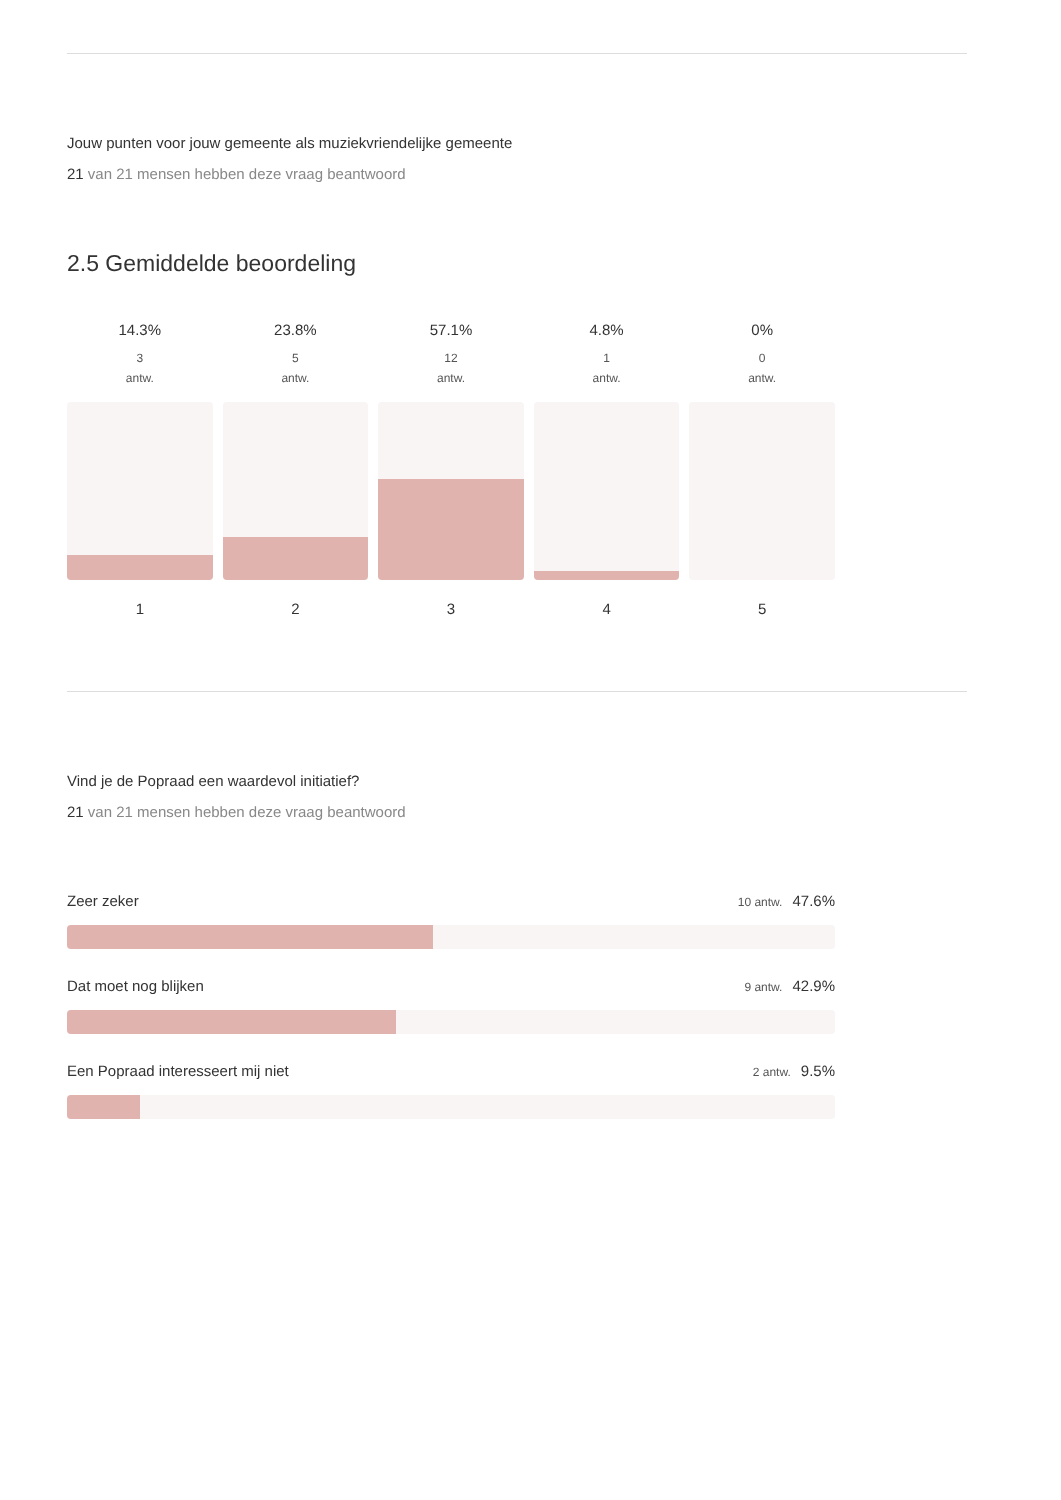Jouw punten voor jouw gemeente als muziekvriendelijke gemeente
21 van 21 mensen hebben deze vraag beantwoord
2.5 Gemiddelde beoordeling
14.3%
3
antw.
1
23.8%
5
antw.
2
57.1%
12
antw.
3
4.8%
1
antw.
4
0%
0
antw.
5
Vind je de Popraad een waardevol initiatief?
21 van 21 mensen hebben deze vraag beantwoord
Zeer zeker 10 antw. 47.6%
Dat moet nog blijken 9 antw. 42.9%
Een Popraad interesseert mij niet 2 antw. 9.5%